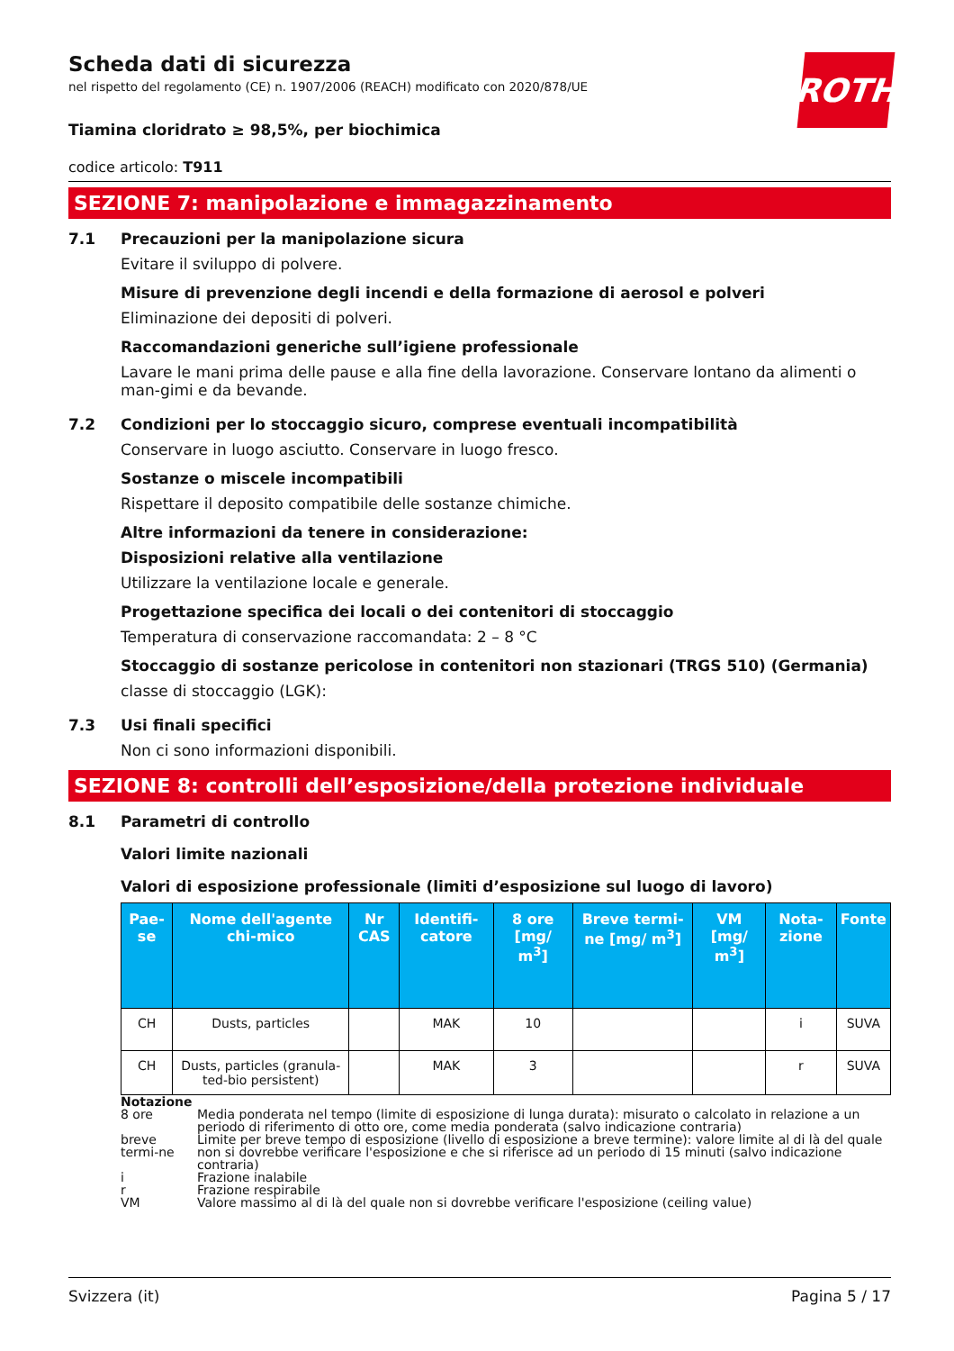ROTH
Scheda dati di sicurezza
nel rispetto del regolamento (CE) n. 1907/2006 (REACH) modificato con 2020/878/UE
Tiamina cloridrato ≥ 98,5%, per biochimica
codice articolo: T911
SEZIONE 7: manipolazione e immagazzinamento
7.1 Precauzioni per la manipolazione sicura
Evitare il sviluppo di polvere.
Misure di prevenzione degli incendi e della formazione di aerosol e polveri
Eliminazione dei depositi di polveri.
Raccomandazioni generiche sull’igiene professionale
Lavare le mani prima delle pause e alla fine della lavorazione. Conservare lontano da alimenti o man-gimi e da bevande.
7.2 Condizioni per lo stoccaggio sicuro, comprese eventuali incompatibilità
Conservare in luogo asciutto. Conservare in luogo fresco.
Sostanze o miscele incompatibili
Rispettare il deposito compatibile delle sostanze chimiche.
Altre informazioni da tenere in considerazione:
Disposizioni relative alla ventilazione
Utilizzare la ventilazione locale e generale.
Progettazione specifica dei locali o dei contenitori di stoccaggio
Temperatura di conservazione raccomandata: 2 – 8 °C
Stoccaggio di sostanze pericolose in contenitori non stazionari (TRGS 510) (Germania)
classe di stoccaggio (LGK):
7.3 Usi finali specifici
Non ci sono informazioni disponibili.
SEZIONE 8: controlli dell’esposizione/della protezione individuale
8.1 Parametri di controllo
Valori limite nazionali
Valori di esposizione professionale (limiti d’esposizione sul luogo di lavoro)
| Pae-se | Nome dell'agente chi-mico | Nr CAS | Identifi-catore | 8 ore [mg/ m<sup>3</sup>] | Breve termi-ne [mg/ m<sup>3</sup>] | VM [mg/ m<sup>3</sup>] | Nota-zione | Fonte |
| --- | --- | --- | --- | --- | --- | --- | --- | --- |
| CH | Dusts, particles | | MAK | 10 | | | i | SUVA |
| CH | Dusts, particles (granula-ted-bio persistent) | | MAK | 3 | | | r | SUVA |
Notazione
| 8 ore | Media ponderata nel tempo (limite di esposizione di lunga durata): misurato o calcolato in relazione a un periodo di riferimento di otto ore, come media ponderata (salvo indicazione contraria) |
| breve termi-ne | Limite per breve tempo di esposizione (livello di esposizione a breve termine): valore limite al di là del quale non si dovrebbe verificare l'esposizione e che si riferisce ad un periodo di 15 minuti (salvo indicazione contraria) |
| i | Frazione inalabile |
| r | Frazione respirabile |
| VM | Valore massimo al di là del quale non si dovrebbe verificare l'esposizione (ceiling value) |
Svizzera (it) Pagina 5 / 17